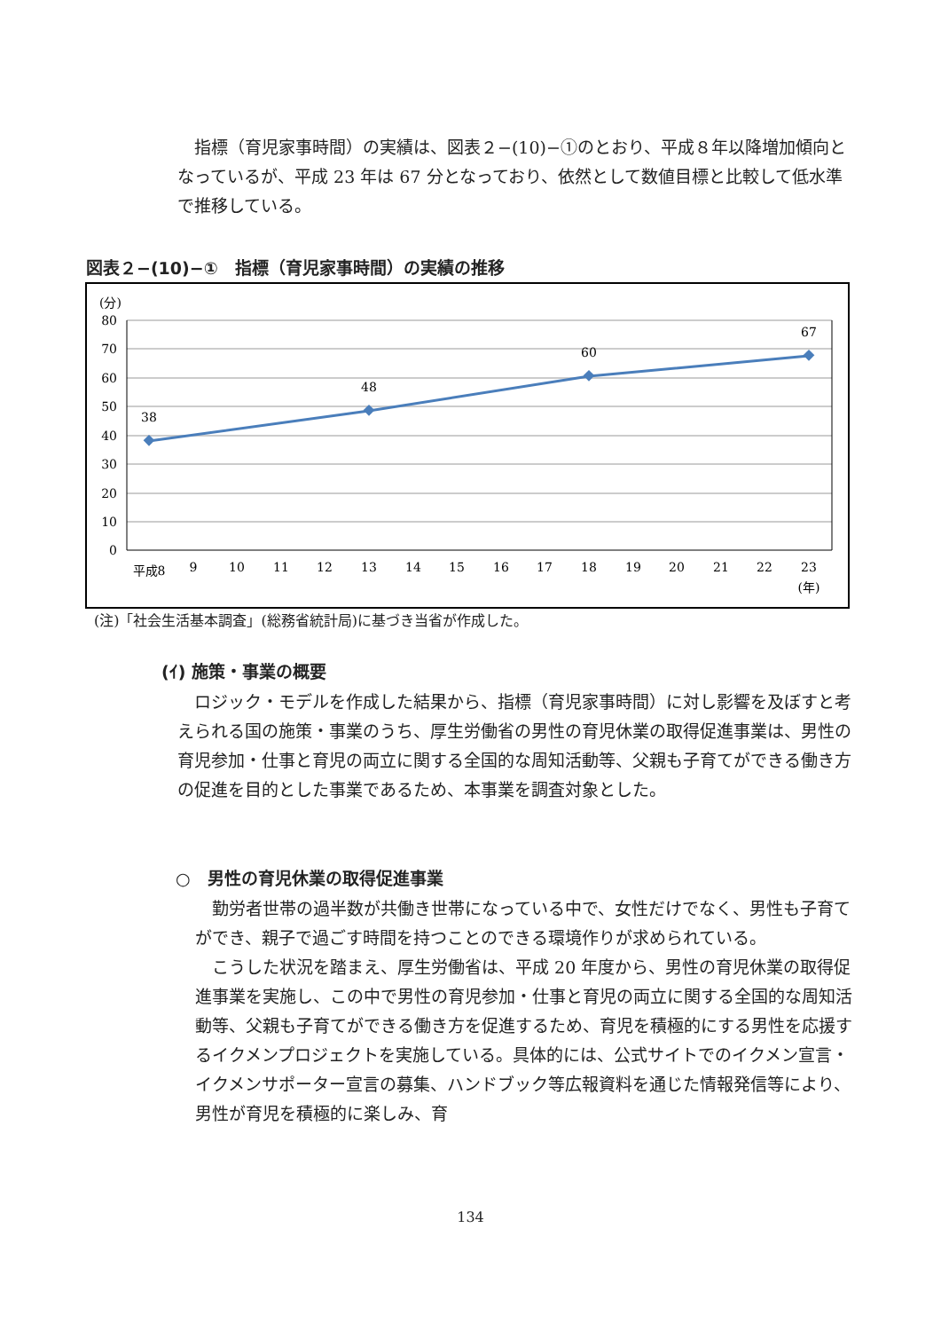指標（育児家事時間）の実績は、図表２−(10)−①のとおり、平成８年以降増加傾向となっているが、平成 23 年は 67 分となっており、依然として数値目標と比較して低水準で推移している。
図表２−(10)−①　指標（育児家事時間）の実績の推移
(分)
80
70
60
50
40
30
20
10
0
38
48
60
67
平成8
9
10
11
12
13
14
15
16
17
18
19
20
21
22
23
(年)
(注)「社会生活基本調査」(総務省統計局)に基づき当省が作成した。
(ｲ) 施策・事業の概要
　ロジック・モデルを作成した結果から、指標（育児家事時間）に対し影響を及ぼすと考えられる国の施策・事業のうち、厚生労働省の男性の育児休業の取得促進事業は、男性の育児参加・仕事と育児の両立に関する全国的な周知活動等、父親も子育てができる働き方の促進を目的とした事業であるため、本事業を調査対象とした。
○　男性の育児休業の取得促進事業
　勤労者世帯の過半数が共働き世帯になっている中で、女性だけでなく、男性も子育てができ、親子で過ごす時間を持つことのできる環境作りが求められている。
　こうした状況を踏まえ、厚生労働省は、平成 20 年度から、男性の育児休業の取得促進事業を実施し、この中で男性の育児参加・仕事と育児の両立に関する全国的な周知活動等、父親も子育てができる働き方を促進するため、育児を積極的にする男性を応援するイクメンプロジェクトを実施している。具体的には、公式サイトでのイクメン宣言・イクメンサポーター宣言の募集、ハンドブック等広報資料を通じた情報発信等により、男性が育児を積極的に楽しみ、育
134